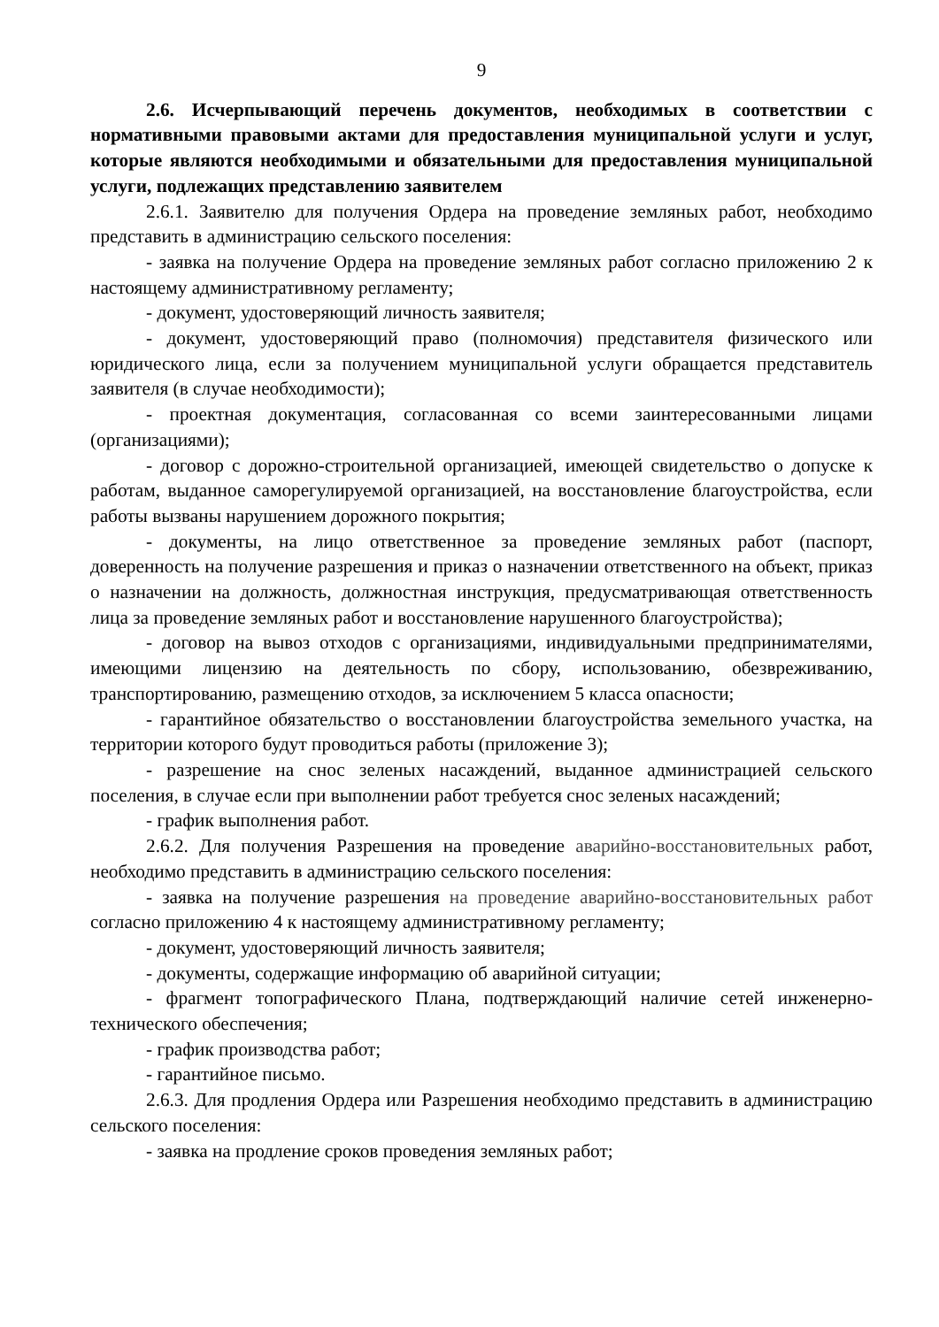9
2.6. Исчерпывающий перечень документов, необходимых в соответствии с нормативными правовыми актами для предоставления муниципальной услуги и услуг, которые являются необходимыми и обязательными для предоставления муниципальной услуги, подлежащих представлению заявителем
2.6.1. Заявителю для получения Ордера на проведение земляных работ, необходимо представить в администрацию сельского поселения:
- заявка на получение Ордера на проведение земляных работ согласно приложению 2 к настоящему административному регламенту;
- документ, удостоверяющий личность заявителя;
- документ, удостоверяющий право (полномочия) представителя физического или юридического лица, если за получением муниципальной услуги обращается представитель заявителя (в случае необходимости);
- проектная документация, согласованная со всеми заинтересованными лицами (организациями);
- договор с дорожно-строительной организацией, имеющей свидетельство о допуске к работам, выданное саморегулируемой организацией, на восстановление благоустройства, если работы вызваны нарушением дорожного покрытия;
- документы, на лицо ответственное за проведение земляных работ (паспорт, доверенность на получение разрешения и приказ о назначении ответственного на объект, приказ о назначении на должность, должностная инструкция, предусматривающая ответственность лица за проведение земляных работ и восстановление нарушенного благоустройства);
- договор на вывоз отходов с организациями, индивидуальными предпринимателями, имеющими лицензию на деятельность по сбору, использованию, обезвреживанию, транспортированию, размещению отходов, за исключением 5 класса опасности;
- гарантийное обязательство о восстановлении благоустройства земельного участка, на территории которого будут проводиться работы (приложение 3);
- разрешение на снос зеленых насаждений, выданное администрацией сельского поселения, в случае если при выполнении работ требуется снос зеленых насаждений;
- график выполнения работ.
2.6.2. Для получения Разрешения на проведение аварийно-восстановительных работ, необходимо представить в администрацию сельского поселения:
- заявка на получение разрешения на проведение аварийно-восстановительных работ согласно приложению 4 к настоящему административному регламенту;
- документ, удостоверяющий личность заявителя;
- документы, содержащие информацию об аварийной ситуации;
- фрагмент топографического Плана, подтверждающий наличие сетей инженерно-технического обеспечения;
- график производства работ;
- гарантийное письмо.
2.6.3. Для продления Ордера или Разрешения необходимо представить в администрацию сельского поселения:
- заявка на продление сроков проведения земляных работ;